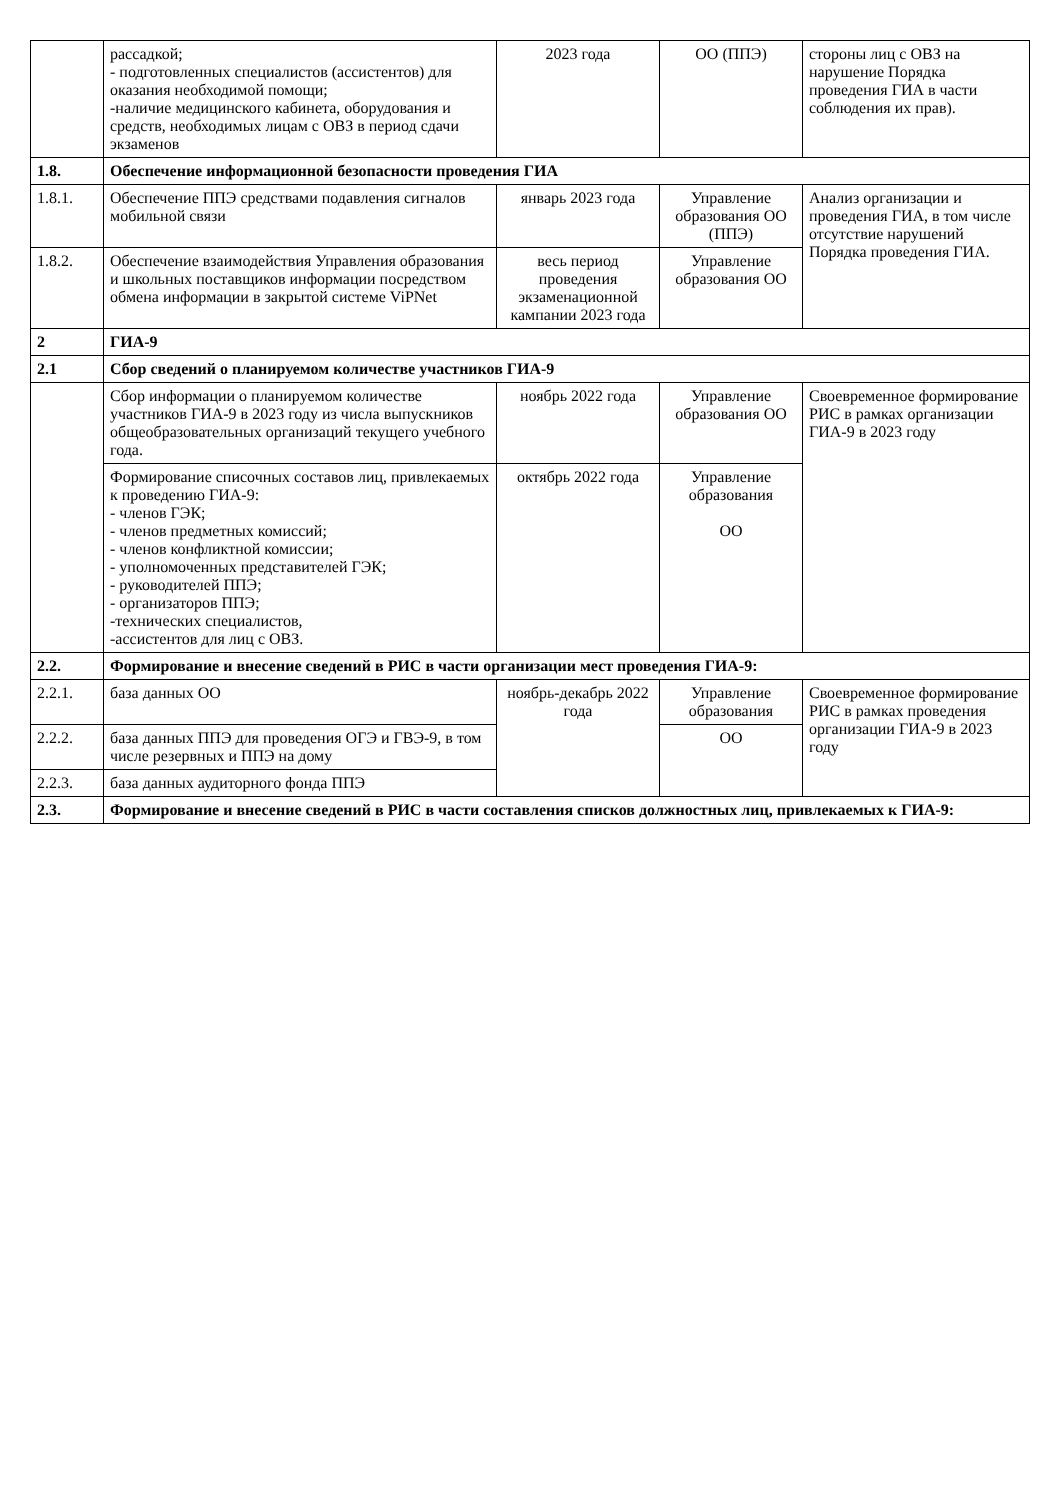| | рассадкой; - подготовленных специалистов (ассистентов) для оказания необходимой помощи; -наличие медицинского кабинета, оборудования и средств, необходимых лицам с ОВЗ в период сдачи экзаменов | 2023 года | ОО (ППЭ) | стороны лиц с ОВЗ на нарушение Порядка проведения ГИА в части соблюдения их прав). |
| 1.8. | Обеспечение информационной безопасности проведения ГИА | | | |
| 1.8.1. | Обеспечение ППЭ средствами подавления сигналов мобильной связи | январь 2023 года | Управление образования ОО (ППЭ) | Анализ организации и проведения ГИА, в том числе отсутствие нарушений Порядка проведения ГИА. |
| 1.8.2. | Обеспечение взаимодействия Управления образования и школьных поставщиков информации посредством обмена информации в закрытой системе ViPNet | весь период проведения экзаменационной кампании 2023 года | Управление образования ОО | |
| 2 | ГИА-9 | | | |
| 2.1 | Сбор сведений о планируемом количестве участников ГИА-9 | | | |
| | Сбор информации о планируемом количестве участников ГИА-9 в 2023 году из числа выпускников общеобразовательных организаций текущего учебного года. | ноябрь 2022 года | Управление образования ОО | Своевременное формирование РИС в рамках организации ГИА-9 в 2023 году |
| | Формирование списочных составов лиц, привлекаемых к проведению ГИА-9: - членов ГЭК; - членов предметных комиссий; - членов конфликтной комиссии; - уполномоченных представителей ГЭК; - руководителей ППЭ; - организаторов ППЭ; -технических специалистов, -ассистентов для лиц с ОВЗ. | октябрь 2022 года | Управление образования ОО | |
| 2.2. | Формирование и внесение сведений в РИС в части организации мест проведения ГИА-9: | | | |
| 2.2.1. | база данных ОО | ноябрь-декабрь 2022 года | Управление образования | Своевременное формирование РИС в рамках проведения организации ГИА-9 в 2023 году |
| 2.2.2. | база данных ППЭ для проведения ОГЭ и ГВЭ-9, в том числе резервных и ППЭ на дому | | ОО | |
| 2.2.3. | база данных аудиторного фонда ППЭ | | | |
| 2.3. | Формирование и внесение сведений в РИС в части составления списков должностных лиц, привлекаемых к ГИА-9: | | | |